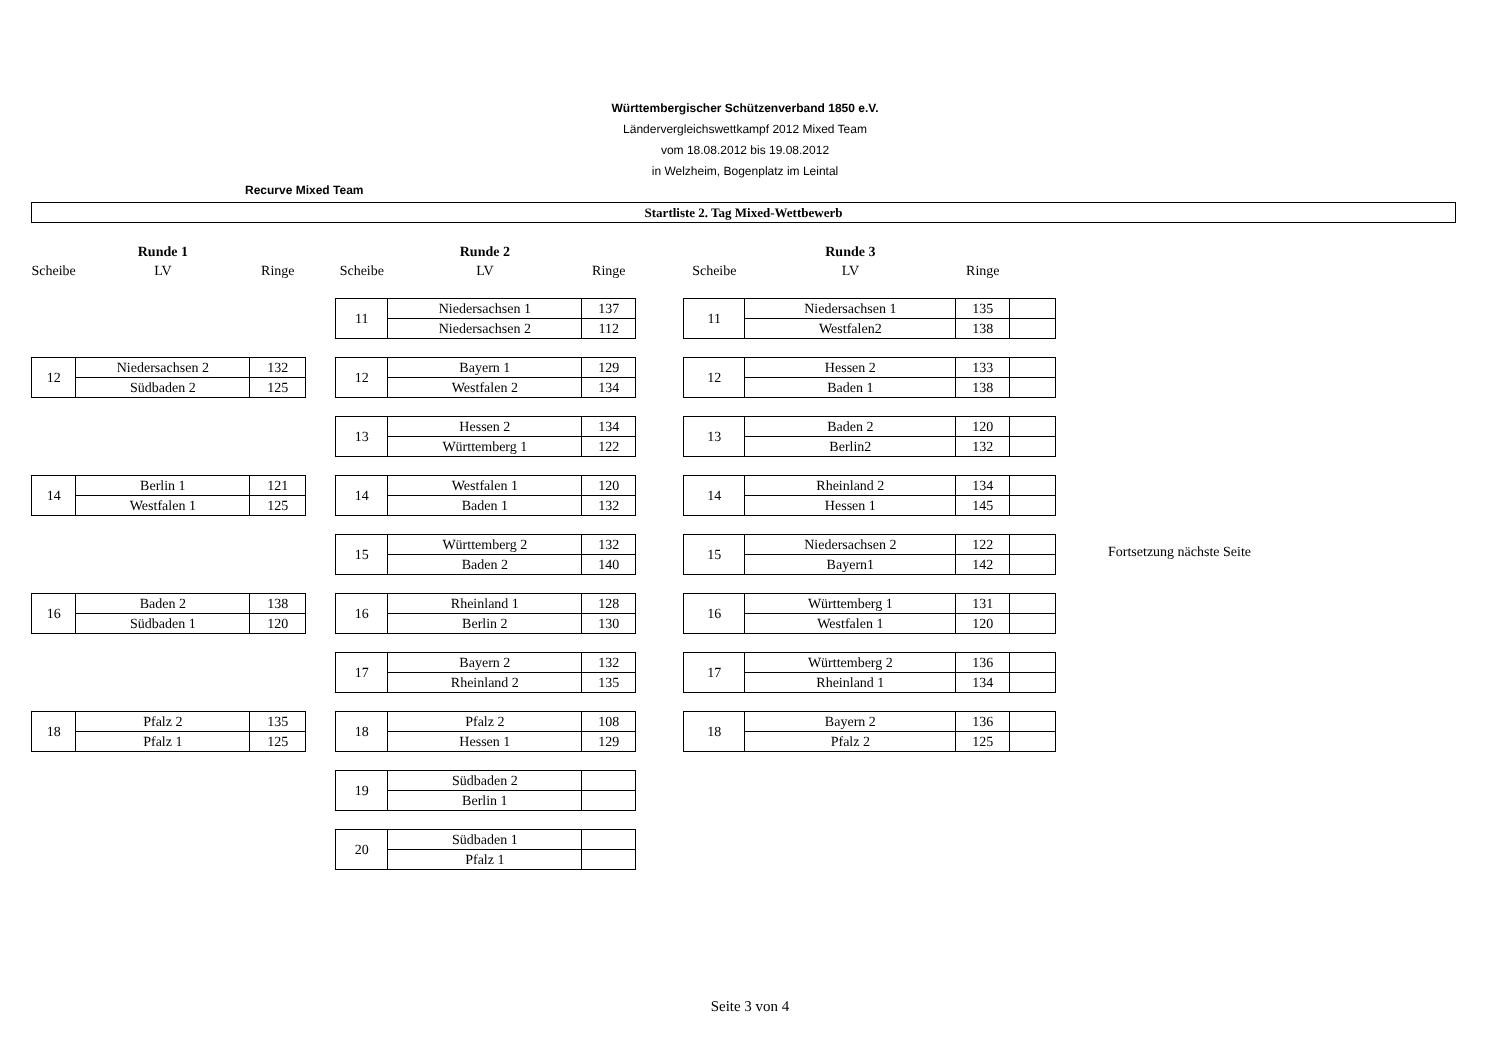Württembergischer Schützenverband 1850 e.V.
Ländervergleichswettkampf 2012 Mixed Team
vom 18.08.2012 bis 19.08.2012
in Welzheim, Bogenplatz im Leintal
Recurve Mixed Team
Startliste 2. Tag Mixed-Wettbewerb
| | Runde 1 | | | | Runde 2 | | | | Runde 3 | | |
| Scheibe | LV | Ringe | | Scheibe | LV | Ringe | | Scheibe | LV | Ringe | |
| | | | | 11 | Niedersachsen 1 | 137 | | 11 | Niedersachsen 1 | 135 | |
| | | | | | Niedersachsen 2 | 112 | | | Westfalen2 | 138 | |
| 12 | Niedersachsen 2 | 132 | | 12 | Bayern 1 | 129 | | 12 | Hessen 2 | 133 | |
| | Südbaden 2 | 125 | | | Westfalen 2 | 134 | | | Baden 1 | 138 | |
| | | | | 13 | Hessen 2 | 134 | | 13 | Baden 2 | 120 | |
| | | | | | Württemberg 1 | 122 | | | Berlin2 | 132 | |
| 14 | Berlin 1 | 121 | | 14 | Westfalen 1 | 120 | | 14 | Rheinland 2 | 134 | |
| | Westfalen 1 | 125 | | | Baden 1 | 132 | | | Hessen 1 | 145 | |
| | | | | 15 | Württemberg 2 | 132 | | 15 | Niedersachsen 2 | 122 | |
| | | | | | Baden 2 | 140 | | | Bayern1 | 142 | |
| 16 | Baden 2 | 138 | | 16 | Rheinland 1 | 128 | | 16 | Württemberg 1 | 131 | |
| | Südbaden 1 | 120 | | | Berlin 2 | 130 | | | Westfalen 1 | 120 | |
| | | | | 17 | Bayern 2 | 132 | | 17 | Württemberg 2 | 136 | |
| | | | | | Rheinland 2 | 135 | | | Rheinland 1 | 134 | |
| 18 | Pfalz 2 | 135 | | 18 | Pfalz 2 | 108 | | 18 | Bayern 2 | 136 | |
| | Pfalz 1 | 125 | | | Hessen 1 | 129 | | | Pfalz 2 | 125 | |
| | | | | 19 | Südbaden 2 | | | | | | |
| | | | | | Berlin 1 | | | | | | |
| | | | | 20 | Südbaden 1 | | | | | | |
| | | | | | Pfalz 1 | | | | | | |
Fortsetzung nächste Seite
Seite 3 von 4